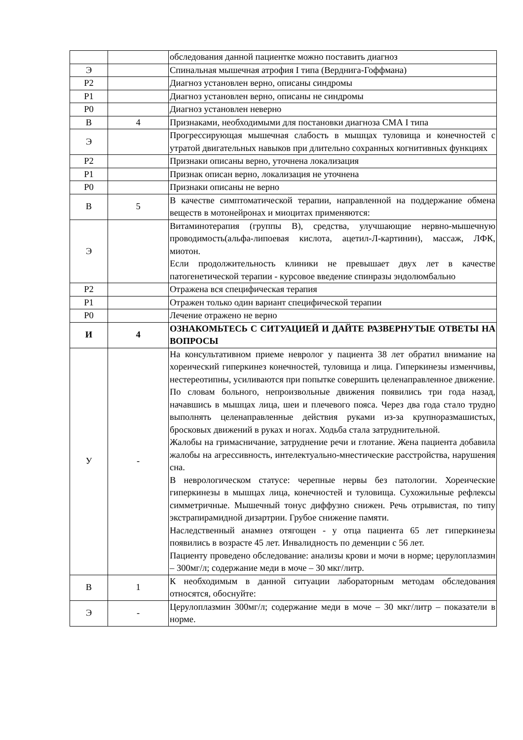| | | обследования данной пациентке можно поставить диагноз |
| Э | | Спинальная мышечная атрофия I типа (Верднига-Гоффмана) |
| Р2 | | Диагноз установлен верно, описаны синдромы |
| Р1 | | Диагноз установлен верно, описаны не синдромы |
| Р0 | | Диагноз установлен неверно |
| В | 4 | Признаками, необходимыми для постановки диагноза СМА I типа |
| Э | | Прогрессирующая мышечная слабость в мышцах туловища и конечностей с утратой двигательных навыков при длительно сохранных когнитивных функциях |
| Р2 | | Признаки описаны верно, уточнена локализация |
| Р1 | | Признак описан верно, локализация не уточнена |
| Р0 | | Признаки описаны не верно |
| В | 5 | В качестве симптоматической терапии, направленной на поддержание обмена веществ в мотонейронах и миоцитах применяются: |
| Э | | Витаминотерапия (группы В), средства, улучшающие нервно-мышечную проводимость(альфа-липоевая кислота, ацетил-Л-картинин), массаж, ЛФК, миотон. Если продолжительность клиники не превышает двух лет в качестве патогенетической терапии - курсовое введение спинразы эндолюмбально |
| Р2 | | Отражена вся специфическая терапия |
| Р1 | | Отражен только один вариант специфической терапии |
| Р0 | | Лечение отражено не верно |
| И | 4 | ОЗНАКОМЬТЕСЬ С СИТУАЦИЕЙ И ДАЙТЕ РАЗВЕРНУТЫЕ ОТВЕТЫ НА ВОПРОСЫ |
| У | - | На консультативном приеме невролог у пациента 38 лет обратил внимание на хореический гиперкинез конечностей, туловища и лица. Гиперкинезы изменчивы, нестереотипны, усиливаются при попытке совершить целенаправленное движение. По словам больного, непроизвольные движения появились три года назад, начавшись в мышцах лица, шеи и плечевого пояса. Через два года стало трудно выполнять целенаправленные действия руками из-за крупноразмашистых, бросковых движений в руках и ногах. Ходьба стала затруднительной. Жалобы на гримасничание, затруднение речи и глотание. Жена пациента добавила жалобы на агрессивность, интелектуально-мнестические расстройства, нарушения сна. В неврологическом статусе: черепные нервы без патологии. Хореические гиперкинезы в мышцах лица, конечностей и туловища. Сухожильные рефлексы симметричные. Мышечный тонус диффузно снижен. Речь отрывистая, по типу экстрапирамидной дизартрии. Грубое снижение памяти. Наследственный анамнез отягощен - у отца пациента 65 лет гиперкинезы появились в возрасте 45 лет. Инвалидность по деменции с 56 лет. Пациенту проведено обследование: анализы крови и мочи в норме; церулоплазмин – 300мг/л; содержание меди в моче – 30 мкг/литр. |
| В | 1 | К необходимым в данной ситуации лабораторным методам обследования относятся, обоснуйте: |
| Э | - | Церулоплазмин 300мг/л; содержание меди в моче – 30 мкг/литр – показатели в норме. |